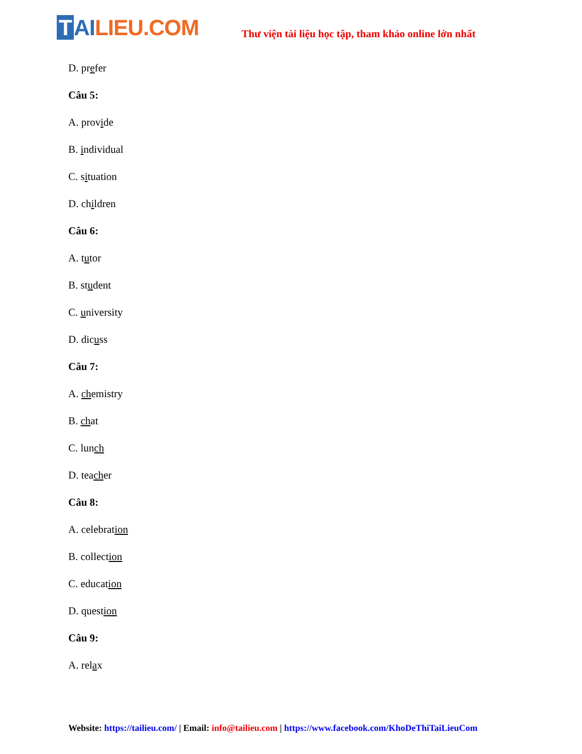T AI LIEU.COM
Thư viện tài liệu học tập, tham khảo online lớn nhất
D. prefer
Câu 5:
A. provide
B. individual
C. situation
D. children
Câu 6:
A. tutor
B. student
C. university
D. dicuss
Câu 7:
A. chemistry
B. chat
C. lunch
D. teacher
Câu 8:
A. celebration
B. collection
C. education
D. question
Câu 9:
A. relax
Website: https://tailieu.com/ | Email: info@tailieu.com | https://www.facebook.com/KhoDeThiTaiLieuCom